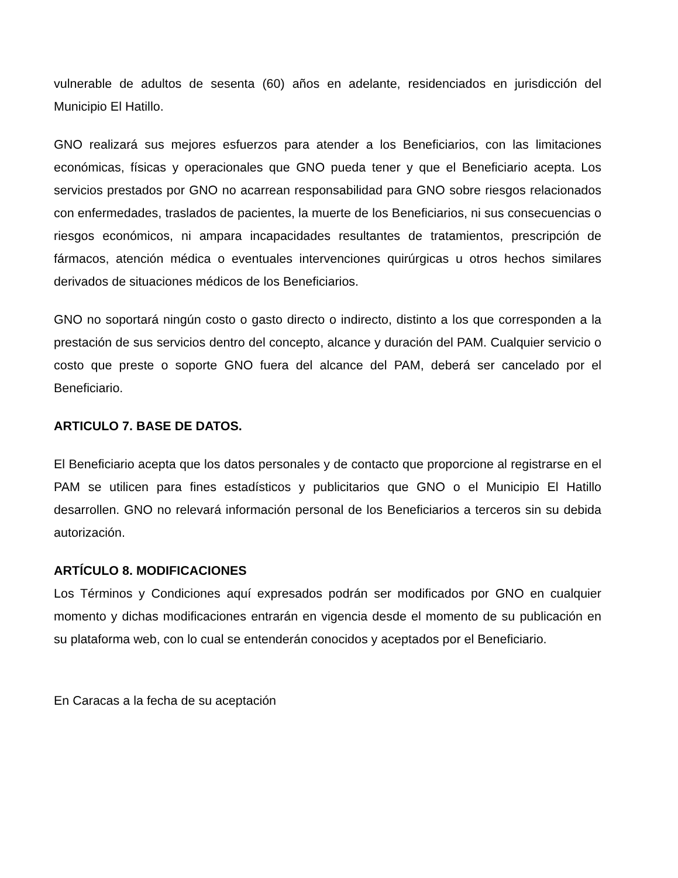vulnerable de adultos de sesenta (60) años en adelante, residenciados en jurisdicción del Municipio El Hatillo.
GNO realizará sus mejores esfuerzos para atender a los Beneficiarios, con las limitaciones económicas, físicas y operacionales que GNO pueda tener y que el Beneficiario acepta. Los servicios prestados por GNO no acarrean responsabilidad para GNO sobre riesgos relacionados con enfermedades, traslados de pacientes, la muerte de los Beneficiarios, ni sus consecuencias o riesgos económicos, ni ampara incapacidades resultantes de tratamientos, prescripción de fármacos, atención médica o eventuales intervenciones quirúrgicas u otros hechos similares derivados de situaciones médicos de los Beneficiarios.
GNO no soportará ningún costo o gasto directo o indirecto, distinto a los que corresponden a la prestación de sus servicios dentro del concepto, alcance y duración del PAM. Cualquier servicio o costo que preste o soporte GNO fuera del alcance del PAM, deberá ser cancelado por el Beneficiario.
ARTICULO 7. BASE DE DATOS.
El Beneficiario acepta que los datos personales y de contacto que proporcione al registrarse en el PAM se utilicen para fines estadísticos y publicitarios que GNO o el Municipio El Hatillo desarrollen. GNO no relevará información personal de los Beneficiarios a terceros sin su debida autorización.
ARTÍCULO 8. MODIFICACIONES
Los Términos y Condiciones aquí expresados podrán ser modificados por GNO en cualquier momento y dichas modificaciones entrarán en vigencia desde el momento de su publicación en su plataforma web, con lo cual se entenderán conocidos y aceptados por el Beneficiario.
En Caracas a la fecha de su aceptación